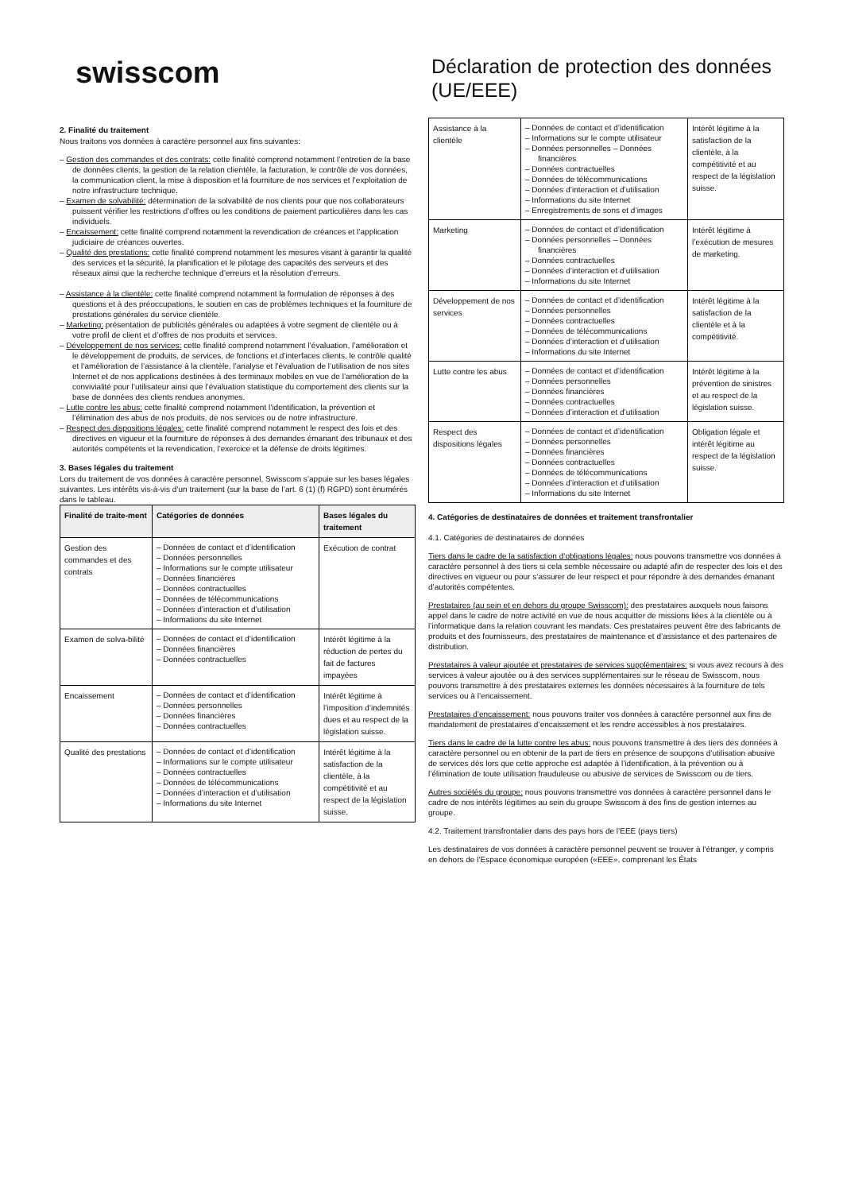swisscom
2. Finalité du traitement
Nous traitons vos données à caractère personnel aux fins suivantes:
– Gestion des commandes et des contrats: cette finalité comprend notamment l’entretien de la base de données clients, la gestion de la relation clientèle, la facturation, le contrôle de vos données, la communication client, la mise à disposition et la fourniture de nos services et l’exploitation de notre infrastructure technique.
– Examen de solvabilité: détermination de la solvabilité de nos clients pour que nos collaborateurs puissent vérifier les restrictions d’offres ou les conditions de paiement particulières dans les cas individuels.
– Encaissement: cette finalité comprend notamment la revendication de créances et l’application judiciaire de créances ouvertes.
– Qualité des prestations: cette finalité comprend notamment les mesures visant à garantir la qualité des services et la sécurité, la planification et le pilotage des capacités des serveurs et des réseaux ainsi que la recherche technique d’erreurs et la résolution d’erreurs.
– Assistance à la clientèle: cette finalité comprend notamment la formulation de réponses à des questions et à des préoccupations, le soutien en cas de problèmes techniques et la fourniture de prestations générales du service clientèle.
– Marketing: présentation de publicités générales ou adaptées à votre segment de clientèle ou à votre profil de client et d’offres de nos produits et services.
– Développement de nos services: cette finalité comprend notamment l’évaluation, l’amélioration et le développement de produits, de services, de fonctions et d’interfaces clients, le contrôle qualité et l’amélioration de l’assistance à la clientèle, l’analyse et l’évaluation de l’utilisation de nos sites Internet et de nos applications destinées à des terminaux mobiles en vue de l’amélioration de la convivialité pour l’utilisateur ainsi que l’évaluation statistique du comportement des clients sur la base de données des clients rendues anonymes.
– Lutte contre les abus: cette finalité comprend notamment l’identification, la prévention et l’élimination des abus de nos produits, de nos services ou de notre infrastructure.
– Respect des dispositions légales: cette finalité comprend notamment le respect des lois et des directives en vigueur et la fourniture de réponses à des demandes émanant des tribunaux et des autorités compétents et la revendication, l’exercice et la défense de droits légitimes.
3. Bases légales du traitement
Lors du traitement de vos données à caractère personnel, Swisscom s’appuie sur les bases légales suivantes. Les intérêts vis-à-vis d’un traitement (sur la base de l’art. 6 (1) (f) RGPD) sont énumérés dans le tableau.
| Finalité de traite-ment | Catégories de données | Bases légales du traitement |
| --- | --- | --- |
| Gestion des commandes et des contrats | – Données de contact et d’identification – Données personnelles – Informations sur le compte utilisateur – Données financières – Données contractuelles – Données de télécommunications – Données d’interaction et d’utilisation – Informations du site Internet | Exécution de contrat |
| Examen de solva-bilité | – Données de contact et d’identification – Données financières – Données contractuelles | Intérêt légitime à la réduction de pertes du fait de factures impayées |
| Encaissement | – Données de contact et d’identification – Données personnelles – Données financières – Données contractuelles | Intérêt légitime à l’imposition d’indemnités dues et au respect de la législation suisse. |
| Qualité des prestations | – Données de contact et d’identification – Informations sur le compte utilisateur – Données contractuelles – Données de télécommunications – Données d’interaction et d’utilisation – Informations du site Internet | Intérêt légitime à la satisfaction de la clientèle, à la compétitivité et au respect de la législation suisse. |
Déclaration de protection des données (UE/EEE)
| Assistance à la clientèle | – Données de contact et d’identification – Informations sur le compte utilisateur – Données personnelles – Données financières – Données contractuelles – Données de télécommunications – Données d’interaction et d’utilisation – Informations du site Internet – Enregistrements de sons et d’images | Intérêt légitime à la satisfaction de la clientèle, à la compétitivité et au respect de la législation suisse. |
| Marketing | – Données de contact et d’identification – Données personnelles – Données financières – Données contractuelles – Données d’interaction et d’utilisation – Informations du site Internet | Intérêt légitime à l’exécution de mesures de marketing. |
| Développement de nos services | – Données de contact et d’identification – Données personnelles – Données contractuelles – Données de télécommunications – Données d’interaction et d’utilisation – Informations du site Internet | Intérêt légitime à la satisfaction de la clientèle et à la compétitivité. |
| Lutte contre les abus | – Données de contact et d’identification – Données personnelles – Données financières – Données contractuelles – Données d’interaction et d’utilisation | Intérêt légitime à la prévention de sinistres et au respect de la législation suisse. |
| Respect des dispositions légales | – Données de contact et d’identification – Données personnelles – Données financières – Données contractuelles – Données de télécommunications – Données d’interaction et d’utilisation – Informations du site Internet | Obligation légale et intérêt légitime au respect de la législation suisse. |
4. Catégories de destinataires de données et traitement transfrontalier
4.1. Catégories de destinataires de données
Tiers dans le cadre de la satisfaction d’obligations légales: nous pouvons transmettre vos données à caractère personnel à des tiers si cela semble nécessaire ou adapté afin de respecter des lois et des directives en vigueur ou pour s’assurer de leur respect et pour répondre à des demandes émanant d’autorités compétentes.
Prestataires (au sein et en dehors du groupe Swisscom): des prestataires auxquels nous faisons appel dans le cadre de notre activité en vue de nous acquitter de missions liées à la clientèle ou à l’informatique dans la relation couvrant les mandats. Ces prestataires peuvent être des fabricants de produits et des fournisseurs, des prestataires de maintenance et d’assistance et des partenaires de distribution.
Prestataires à valeur ajoutée et prestataires de services supplémentaires: si vous avez recours à des services à valeur ajoutée ou à des services supplémentaires sur le réseau de Swisscom, nous pouvons transmettre à des prestataires externes les données nécessaires à la fourniture de tels services ou à l’encaissement.
Prestataires d’encaissement: nous pouvons traiter vos données à caractère personnel aux fins de mandatement de prestataires d’encaissement et les rendre accessibles à nos prestataires.
Tiers dans le cadre de la lutte contre les abus: nous pouvons transmettre à des tiers des données à caractère personnel ou en obtenir de la part de tiers en présence de soupçons d’utilisation abusive de services dès lors que cette approche est adaptée à l’identification, à la prévention ou à l’élimination de toute utilisation frauduleuse ou abusive de services de Swisscom ou de tiers.
Autres sociétés du groupe: nous pouvons transmettre vos données à caractère personnel dans le cadre de nos intérêts légitimes au sein du groupe Swisscom à des fins de gestion internes au groupe.
4.2. Traitement transfrontalier dans des pays hors de l’EEE (pays tiers)
Les destinataires de vos données à caractère personnel peuvent se trouver à l’étranger, y compris en dehors de l’Espace économique européen («EEE», comprenant les États